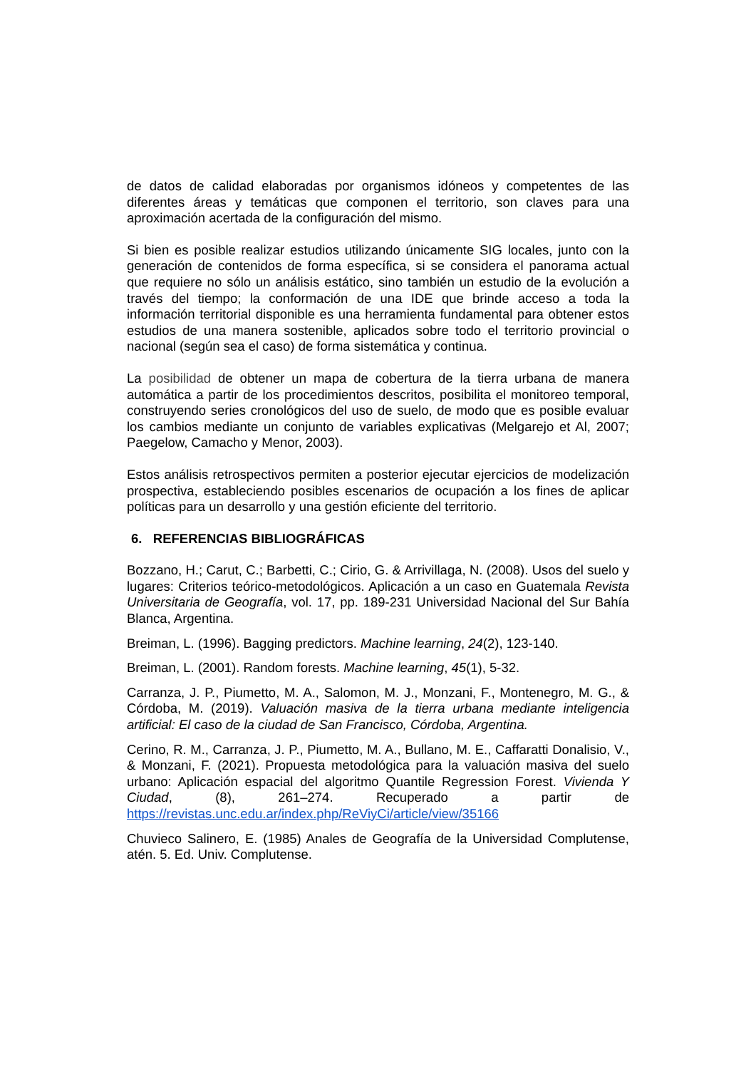de datos de calidad elaboradas por organismos idóneos y competentes de las diferentes áreas y temáticas que componen el territorio, son claves para una aproximación acertada de la configuración del mismo.
Si bien es posible realizar estudios utilizando únicamente SIG locales, junto con la generación de contenidos de forma específica, si se considera el panorama actual que requiere no sólo un análisis estático, sino también un estudio de la evolución a través del tiempo; la conformación de una IDE que brinde acceso a toda la información territorial disponible es una herramienta fundamental para obtener estos estudios de una manera sostenible, aplicados sobre todo el territorio provincial o nacional (según sea el caso) de forma sistemática y continua.
La posibilidad de obtener un mapa de cobertura de la tierra urbana de manera automática a partir de los procedimientos descritos, posibilita el monitoreo temporal, construyendo series cronológicos del uso de suelo, de modo que es posible evaluar los cambios mediante un conjunto de variables explicativas (Melgarejo et Al, 2007; Paegelow, Camacho y Menor, 2003).
Estos análisis retrospectivos permiten a posterior ejecutar ejercicios de modelización prospectiva, estableciendo posibles escenarios de ocupación a los fines de aplicar políticas para un desarrollo y una gestión eficiente del territorio.
6. REFERENCIAS BIBLIOGRÁFICAS
Bozzano, H.; Carut, C.; Barbetti, C.; Cirio, G. & Arrivillaga, N. (2008). Usos del suelo y lugares: Criterios teórico-metodológicos. Aplicación a un caso en Guatemala Revista Universitaria de Geografía, vol. 17, pp. 189-231 Universidad Nacional del Sur Bahía Blanca, Argentina.
Breiman, L. (1996). Bagging predictors. Machine learning, 24(2), 123-140.
Breiman, L. (2001). Random forests. Machine learning, 45(1), 5-32.
Carranza, J. P., Piumetto, M. A., Salomon, M. J., Monzani, F., Montenegro, M. G., & Córdoba, M. (2019). Valuación masiva de la tierra urbana mediante inteligencia artificial: El caso de la ciudad de San Francisco, Córdoba, Argentina.
Cerino, R. M., Carranza, J. P., Piumetto, M. A., Bullano, M. E., Caffaratti Donalisio, V., & Monzani, F. (2021). Propuesta metodológica para la valuación masiva del suelo urbano: Aplicación espacial del algoritmo Quantile Regression Forest. Vivienda Y Ciudad, (8), 261–274. Recuperado a partir de https://revistas.unc.edu.ar/index.php/ReViyCi/article/view/35166
Chuvieco Salinero, E. (1985) Anales de Geografía de la Universidad Complutense, atén. 5. Ed. Univ. Complutense.